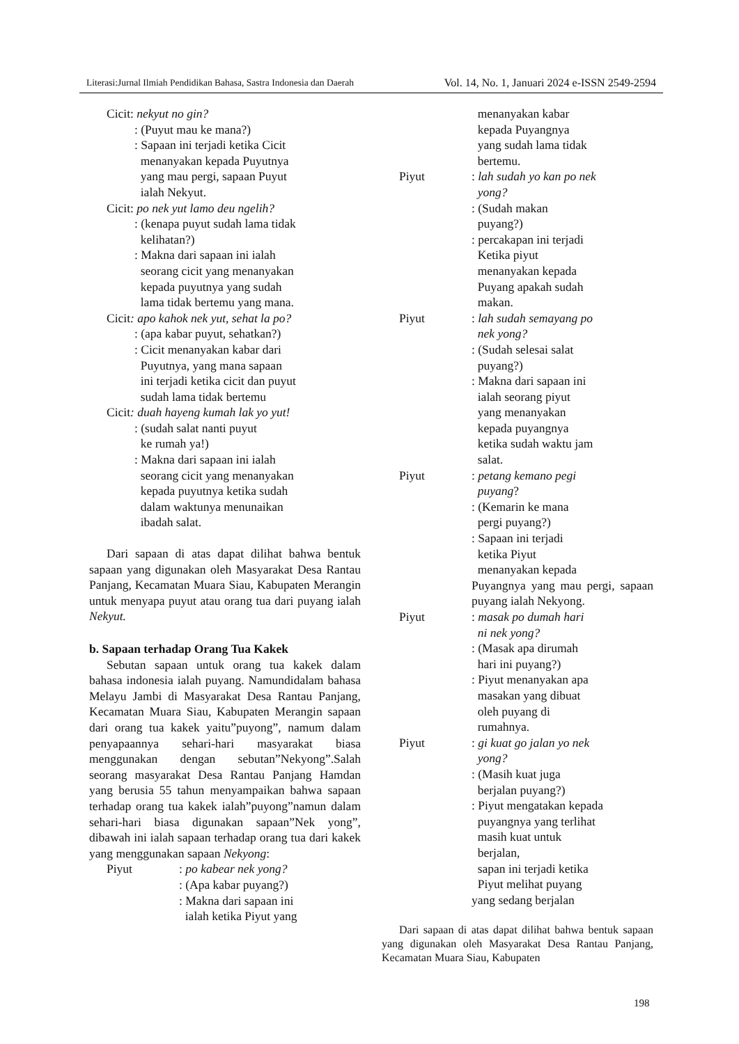Literasi:Jurnal Ilmiah Pendidikan Bahasa, Sastra Indonesia dan Daerah Vol. 14, No. 1, Januari 2024 e-ISSN 2549-2594
Cicit: nekyut no gin?
: (Puyut mau ke mana?)
: Sapaan ini terjadi ketika Cicit
menanyakan kepada Puyutnya
yang mau pergi, sapaan Puyut
ialah Nekyut.
Cicit: po nek yut lamo deu ngelih?
: (kenapa puyut sudah lama tidak
kelihatan?)
: Makna dari sapaan ini ialah
seorang cicit yang menanyakan
kepada puyutnya yang sudah
lama tidak bertemu yang mana.
Cicit: apo kahok nek yut, sehat la po?
: (apa kabar puyut, sehatkan?)
: Cicit menanyakan kabar dari
Puyutnya, yang mana sapaan
ini terjadi ketika cicit dan puyut
sudah lama tidak bertemu
Cicit: duah hayeng kumah lak yo yut!
: (sudah salat nanti puyut
ke rumah ya!)
: Makna dari sapaan ini ialah
seorang cicit yang menanyakan
kepada puyutnya ketika sudah
dalam waktunya menunaikan
ibadah salat.
Dari sapaan di atas dapat dilihat bahwa bentuk sapaan yang digunakan oleh Masyarakat Desa Rantau Panjang, Kecamatan Muara Siau, Kabupaten Merangin untuk menyapa puyut atau orang tua dari puyang ialah Nekyut.
b. Sapaan terhadap Orang Tua Kakek
Sebutan sapaan untuk orang tua kakek dalam bahasa indonesia ialah puyang. Namundidalam bahasa Melayu Jambi di Masyarakat Desa Rantau Panjang, Kecamatan Muara Siau, Kabupaten Merangin sapaan dari orang tua kakek yaitu”puyong”, namum dalam penyapaannya sehari-hari masyarakat biasa menggunakan dengan sebutan”Nekyong”.Salah seorang masyarakat Desa Rantau Panjang Hamdan yang berusia 55 tahun menyampaikan bahwa sapaan terhadap orang tua kakek ialah”puyong”namun dalam sehari-hari biasa digunakan sapaan”Nek yong”, dibawah ini ialah sapaan terhadap orang tua dari kakek yang menggunakan sapaan Nekyong:
Piyut: po kabear nek yong?
: (Apa kabar puyang?)
: Makna dari sapaan ini
ialah ketika Piyut yang
menanyakan kabar
kepada Puyangnya
yang sudah lama tidak
bertemu.
Piyut: lah sudah yo kan po nek
yong?
: (Sudah makan
puyang?)
: percakapan ini terjadi
Ketika piyut
menanyakan kepada
Puyang apakah sudah
makan.
Piyut: lah sudah semayang po
nek yong?
: (Sudah selesai salat
puyang?)
: Makna dari sapaan ini
ialah seorang piyut
yang menanyakan
kepada puyangnya
ketika sudah waktu jam
salat.
Piyut: petang kemano pegi
puyang?
: (Kemarin ke mana
pergi puyang?)
: Sapaan ini terjadi
ketika Piyut
menanyakan kepada
Puyangnya yang mau pergi, sapaan puyang ialah Nekyong.
Piyut: masak po dumah hari
ni nek yong?
: (Masak apa dirumah
hari ini puyang?)
: Piyut menanyakan apa
masakan yang dibuat
oleh puyang di
rumahnya.
Piyut: gi kuat go jalan yo nek
yong?
: (Masih kuat juga
berjalan puyang?)
: Piyut mengatakan kepada
puyangnya yang terlihat
masih kuat untuk
berjalan,
sapan ini terjadi ketika
Piyut melihat puyang
yang sedang berjalan
Dari sapaan di atas dapat dilihat bahwa bentuk sapaan yang digunakan oleh Masyarakat Desa Rantau Panjang, Kecamatan Muara Siau, Kabupaten
198